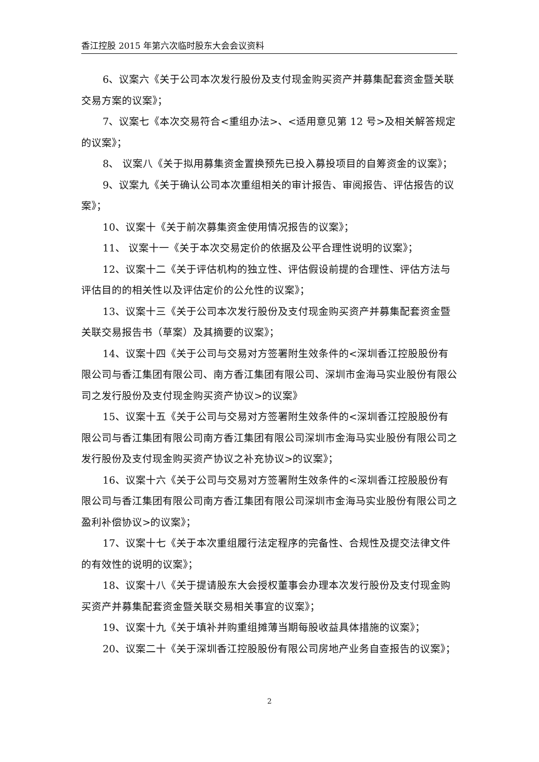香江控股 2015 年第六次临时股东大会会议资料
6、议案六《关于公司本次发行股份及支付现金购买资产并募集配套资金暨关联交易方案的议案》；
7、议案七《本次交易符合<重组办法>、<适用意见第 12 号>及相关解答规定的议案》；
8、 议案八《关于拟用募集资金置换预先已投入募投项目的自筹资金的议案》；
9、议案九《关于确认公司本次重组相关的审计报告、审阅报告、评估报告的议案》；
10、议案十《关于前次募集资金使用情况报告的议案》；
11、 议案十一《关于本次交易定价的依据及公平合理性说明的议案》；
12、议案十二《关于评估机构的独立性、评估假设前提的合理性、评估方法与评估目的的相关性以及评估定价的公允性的议案》；
13、议案十三《关于公司本次发行股份及支付现金购买资产并募集配套资金暨关联交易报告书（草案）及其摘要的议案》；
14、议案十四《关于公司与交易对方签署附生效条件的<深圳香江控股股份有限公司与香江集团有限公司、南方香江集团有限公司、深圳市金海马实业股份有限公司之发行股份及支付现金购买资产协议>的议案》
15、议案十五《关于公司与交易对方签署附生效条件的<深圳香江控股股份有限公司与香江集团有限公司南方香江集团有限公司深圳市金海马实业股份有限公司之发行股份及支付现金购买资产协议之补充协议>的议案》；
16、议案十六《关于公司与交易对方签署附生效条件的<深圳香江控股股份有限公司与香江集团有限公司南方香江集团有限公司深圳市金海马实业股份有限公司之盈利补偿协议>的议案》；
17、议案十七《关于本次重组履行法定程序的完备性、合规性及提交法律文件的有效性的说明的议案》；
18、议案十八《关于提请股东大会授权董事会办理本次发行股份及支付现金购买资产并募集配套资金暨关联交易相关事宜的议案》；
19、议案十九《关于填补并购重组摊薄当期每股收益具体措施的议案》；
20、议案二十《关于深圳香江控股股份有限公司房地产业务自查报告的议案》；
2